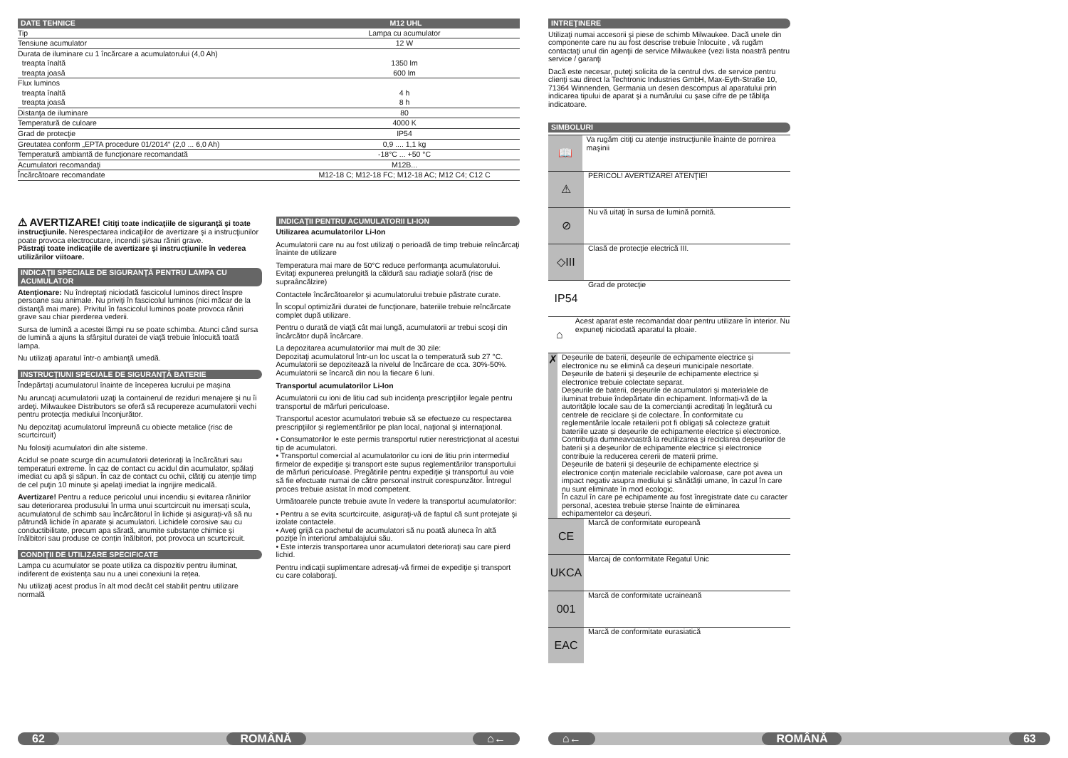| DATE TEHNICE | M12 UHL |
| --- | --- |
| Tip | Lampa cu acumulator |
| Tensiune acumulator | 12 W |
| Durata de iluminare cu 1 încărcare a acumulatorului (4,0 Ah) | |
| treapta înaltă | 1350 lm |
| treapta joasă | 600 lm |
| Flux luminos | |
| treapta înaltă | 4 h |
| treapta joasă | 8 h |
| Distanţa de iluminare | 80 |
| Temperatură de culoare | 4000 K |
| Grad de protecţie | IP54 |
| Greutatea conform „EPTA procedure 01/2014“ (2,0 ... 6,0 Ah) | 0,9 .... 1,1 kg |
| Temperatură ambiantă de funcţionare recomandată | -18°C ... +50 °C |
| Acumulatori recomandaţi | M12B... |
| Încărcătoare recomandate | M12-18 C; M12-18 FC; M12-18 AC; M12 C4; C12 C |
⚠ AVERTIZARE! Citiţi toate indicaţiile de siguranţă şi toate instrucţiunile. Nerespectarea indicaţiilor de avertizare şi a instrucţiunilor poate provoca electrocutare, incendii şi/sau răniri grave.
Păstraţi toate indicaţiile de avertizare şi instrucţiunile în vederea utilizărilor viitoare.
INDICAŢII SPECIALE DE SIGURANŢĂ PENTRU LAMPA CU ACUMULATOR
Atenţionare: Nu îndreptaţi niciodată fascicolul luminos direct înspre persoane sau animale. Nu priviţi în fascicolul luminos (nici măcar de la distanţă mai mare). Privitul în fascicolul luminos poate provoca răniri grave sau chiar pierderea vederii.
Sursa de lumină a acestei lămpi nu se poate schimba. Atunci când sursa de lumină a ajuns la sfârşitul duratei de viaţă trebuie înlocuită toată lampa.
Nu utilizaţi aparatul într-o ambianţă umedă.
INSTRUCŢIUNI SPECIALE DE SIGURANŢĂ BATERIE
Îndepărtaţi acumulatorul înainte de începerea lucrului pe maşina
Nu aruncaţi acumulatorii uzaţi la containerul de reziduri menajere şi nu îi ardeţi. Milwaukee Distributors se oferă să recupereze acumulatorii vechi pentru protecţia mediului înconjurător.
Nu depozitaţi acumulatorul împreună cu obiecte metalice (risc de scurtcircuit)
Nu folosiţi acumulatori din alte sisteme.
Acidul se poate scurge din acumulatorii deterioraţi la încărcături sau temperaturi extreme. În caz de contact cu acidul din acumulator, spălaţi imediat cu apă şi săpun. În caz de contact cu ochii, clătiţi cu atenţie timp de cel puţin 10 minute şi apelaţi imediat la ingrijire medicală.
Avertizare! Pentru a reduce pericolul unui incendiu și evitarea rănirilor sau deteriorarea produsului în urma unui scurtcircuit nu imersați scula, acumulatorul de schimb sau încărcătorul în lichide și asigurați-vă să nu pătrundă lichide în aparate și acumulatori. Lichidele corosive sau cu conductibilitate, precum apa sărată, anumite substanțe chimice și înălbitori sau produse ce conțin înălbitori, pot provoca un scurtcircuit.
CONDIŢII DE UTILIZARE SPECIFICATE
Lampa cu acumulator se poate utiliza ca dispozitiv pentru iluminat, indiferent de existența sau nu a unei conexiuni la rețea.
Nu utilizaţi acest produs în alt mod decât cel stabilit pentru utilizare normală
INDICAŢII PENTRU ACUMULATORII LI-ION
Utilizarea acumulatorilor Li-Ion
Acumulatorii care nu au fost utilizaţi o perioadă de timp trebuie reîncărcaţi înainte de utilizare
Temperatura mai mare de 50°C reduce performanţa acumulatorului. Evitaţi expunerea prelungită la căldură sau radiaţie solară (risc de supraâncălzire)
Contactele încărcătoarelor şi acumulatorului trebuie păstrate curate.
În scopul optimizării duratei de funcţionare, bateriile trebuie reîncărcate complet după utilizare.
Pentru o durată de viaţă cât mai lungă, acumulatorii ar trebui scoşi din încărcător după încărcare.
La depozitarea acumulatorilor mai mult de 30 zile:
Depozitaţi acumulatorul într-un loc uscat la o temperatură sub 27 °C.
Acumulatorii se depozitează la nivelul de încărcare de cca. 30%-50%.
Acumulatorii se încarcă din nou la fiecare 6 luni.
Transportul acumulatorilor Li-Ion
Acumulatorii cu ioni de litiu cad sub incidenţa prescripţiilor legale pentru transportul de mărfuri periculoase.
Transportul acestor acumulatori trebuie să se efectueze cu respectarea prescripţiilor şi reglementărilor pe plan local, naţional şi internaţional.
• Consumatorilor le este permis transportul rutier nerestricţionat al acestui tip de acumulatori.
• Transportul comercial al acumulatorilor cu ioni de litiu prin intermediul firmelor de expediţie şi transport este supus reglementărilor transportului de mărfuri periculoase. Pregătirile pentru expediţie şi transportul au voie să fie efectuate numai de către personal instruit corespunzător. Întregul proces trebuie asistat în mod competent.
Următoarele puncte trebuie avute în vedere la transportul acumulatorilor:
• Pentru a se evita scurtcircuite, asiguraţi-vă de faptul că sunt protejate şi izolate contactele.
• Aveţi grijă ca pachetul de acumulatori să nu poată aluneca în altă poziţie în interiorul ambalajului său.
• Este interzis transportarea unor acumulatori deterioraţi sau care pierd lichid.
Pentru indicaţii suplimentare adresaţi-vă firmei de expediţie şi transport cu care colaboraţi.
62 ROMÂNĂ ⌂←
INTREŢINERE
Utilizaţi numai accesorii şi piese de schimb Milwaukee. Dacă unele din componente care nu au fost descrise trebuie înlocuite , vă rugăm contactaţi unul din agenţii de service Milwaukee (vezi lista noastră pentru service / garanţi
Dacă este necesar, puteţi solicita de la centrul dvs. de service pentru clienţi sau direct la Techtronic Industries GmbH, Max-Eyth-Straße 10, 71364 Winnenden, Germania un desen descompus al aparatului prin indicarea tipului de aparat şi a numărului cu şase cifre de pe tăbliţa indicatoare.
SIMBOLURI
📖
Va rugăm citiţi cu atenţie instrucţiunile înainte de pornirea maşinii
⚠
PERICOL! AVERTIZARE! ATENŢIE!
⊘
Nu vă uitaţi în sursa de lumină pornită.
◇III
Clasă de protecţie electrică III.
IP54
Grad de protecţie
⌂
Acest aparat este recomandat doar pentru utilizare în interior. Nu expuneţi niciodată aparatul la ploaie.
✗
Deșeurile de baterii, deșeurile de echipamente electrice și electronice nu se elimină ca deșeuri municipale nesortate.
Deșeurile de baterii și deșeurile de echipamente electrice și electronice trebuie colectate separat.
Deșeurile de baterii, deșeurile de acumulatori și materialele de iluminat trebuie îndepărtate din echipament. Informați-vă de la autoritățile locale sau de la comercianții acreditați în legătură cu centrele de reciclare și de colectare. În conformitate cu reglementările locale retailerii pot fi obligați să colecteze gratuit bateriile uzate și deșeurile de echipamente electrice și electronice.
Contribuția dumneavoastră la reutilizarea și reciclarea deșeurilor de baterii și a deșeurilor de echipamente electrice și electronice contribuie la reducerea cererii de materii prime.
Deșeurile de baterii și deșeurile de echipamente electrice și electronice conțin materiale reciclabile valoroase, care pot avea un impact negativ asupra mediului și sănătății umane, în cazul în care nu sunt eliminate în mod ecologic.
În cazul în care pe echipamente au fost înregistrate date cu caracter personal, acestea trebuie șterse înainte de eliminarea echipamentelor ca deșeuri.
CE
Marcă de conformitate europeană
UKCA
Marcaj de conformitate Regatul Unic
001
Marcă de conformitate ucraineană
EAC
Marcă de conformitate eurasiatică
⌂← ROMÂNĂ 63